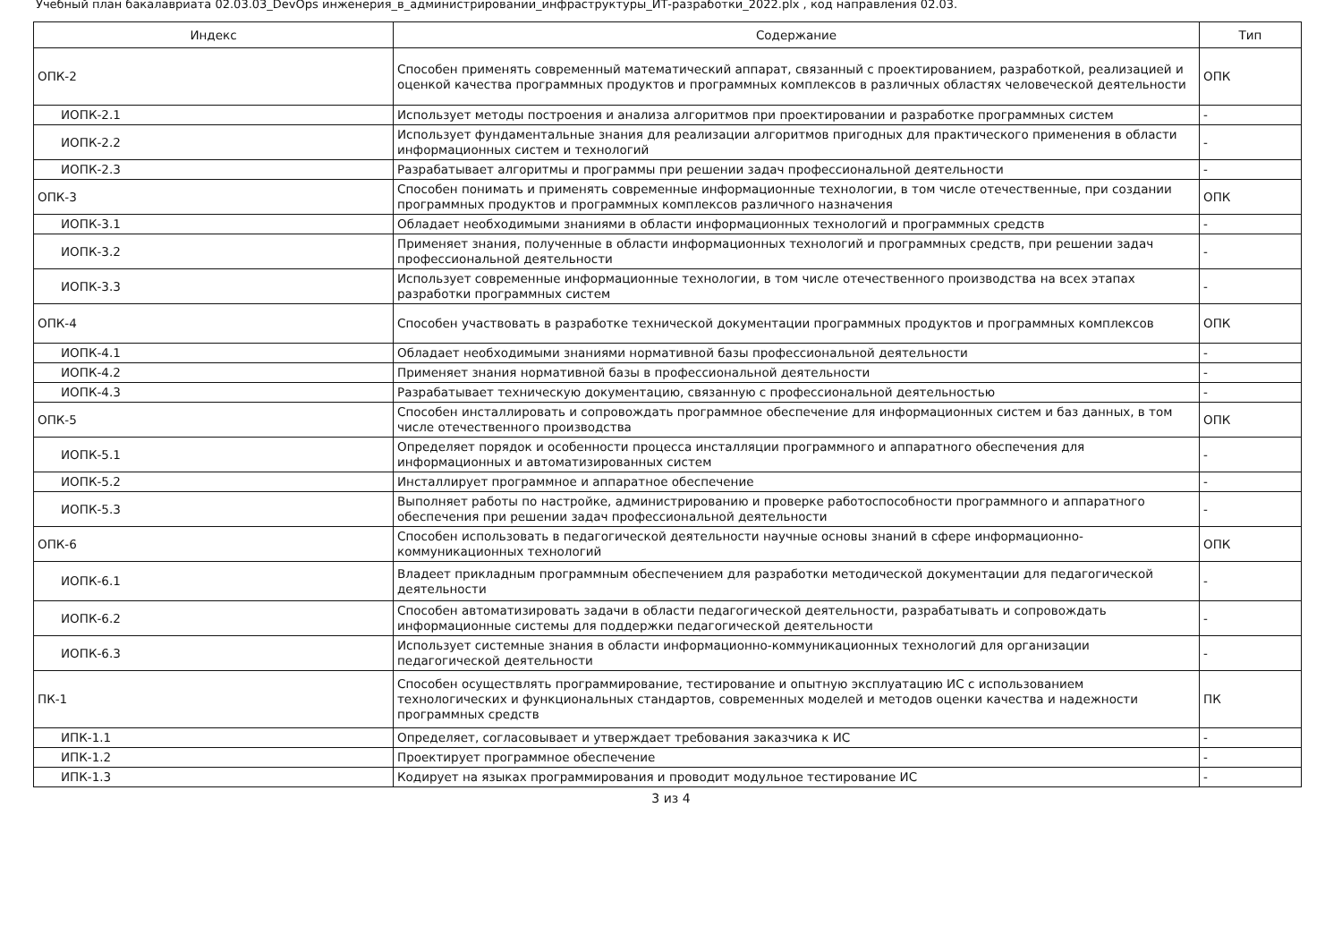Учебный план бакалавриата 02.03.03_DevOps инженерия_в_администрировании_инфраструктуры_ИТ-разработки_2022.plx , код направления 02.03.
| Индекс | Содержание | Тип |
| --- | --- | --- |
| ОПК-2 | Способен применять современный математический аппарат, связанный с проектированием, разработкой, реализацией и оценкой качества программных продуктов и программных комплексов в различных областях человеческой деятельности | ОПК |
| ИОПК-2.1 | Использует методы построения и анализа алгоритмов при проектировании и разработке программных систем | - |
| ИОПК-2.2 | Использует фундаментальные знания для реализации алгоритмов пригодных для практического применения в области информационных систем и технологий | - |
| ИОПК-2.3 | Разрабатывает алгоритмы и программы при решении задач профессиональной деятельности | - |
| ОПК-3 | Способен понимать и применять современные информационные технологии, в том числе отечественные, при создании программных продуктов и программных комплексов различного назначения | ОПК |
| ИОПК-3.1 | Обладает необходимыми знаниями в области информационных технологий и программных средств | - |
| ИОПК-3.2 | Применяет знания, полученные в области информационных технологий и программных средств, при решении задач профессиональной деятельности | - |
| ИОПК-3.3 | Использует современные информационные технологии, в том числе отечественного производства на всех этапах разработки программных систем | - |
| ОПК-4 | Способен участвовать в разработке технической документации программных продуктов и программных комплексов | ОПК |
| ИОПК-4.1 | Обладает необходимыми знаниями нормативной базы профессиональной деятельности | - |
| ИОПК-4.2 | Применяет знания нормативной базы в профессиональной деятельности | - |
| ИОПК-4.3 | Разрабатывает техническую документацию, связанную с профессиональной деятельностью | - |
| ОПК-5 | Способен инсталлировать и сопровождать программное обеспечение для информационных систем и баз данных, в том числе отечественного производства | ОПК |
| ИОПК-5.1 | Определяет порядок и особенности процесса инсталляции программного и аппаратного обеспечения для информационных и автоматизированных систем | - |
| ИОПК-5.2 | Инсталлирует программное и аппаратное обеспечение | - |
| ИОПК-5.3 | Выполняет работы по настройке, администрированию и проверке работоспособности программного и аппаратного обеспечения при решении задач профессиональной деятельности | - |
| ОПК-6 | Способен использовать в педагогической деятельности научные основы знаний в сфере информационно-коммуникационных технологий | ОПК |
| ИОПК-6.1 | Владеет прикладным программным обеспечением для разработки методической документации для педагогической деятельности | - |
| ИОПК-6.2 | Способен автоматизировать задачи в области педагогической деятельности, разрабатывать и сопровождать информационные системы для поддержки педагогической деятельности | - |
| ИОПК-6.3 | Использует системные знания в области информационно-коммуникационных технологий для организации педагогической деятельности | - |
| ПК-1 | Способен осуществлять программирование, тестирование и опытную эксплуатацию ИС с использованием технологических и функциональных стандартов, современных моделей и методов оценки качества и надежности программных средств | ПК |
| ИПК-1.1 | Определяет, согласовывает и утверждает требования заказчика к ИС | - |
| ИПК-1.2 | Проектирует программное обеспечение | - |
| ИПК-1.3 | Кодирует на языках программирования и проводит модульное тестирование ИС | - |
3 из 4